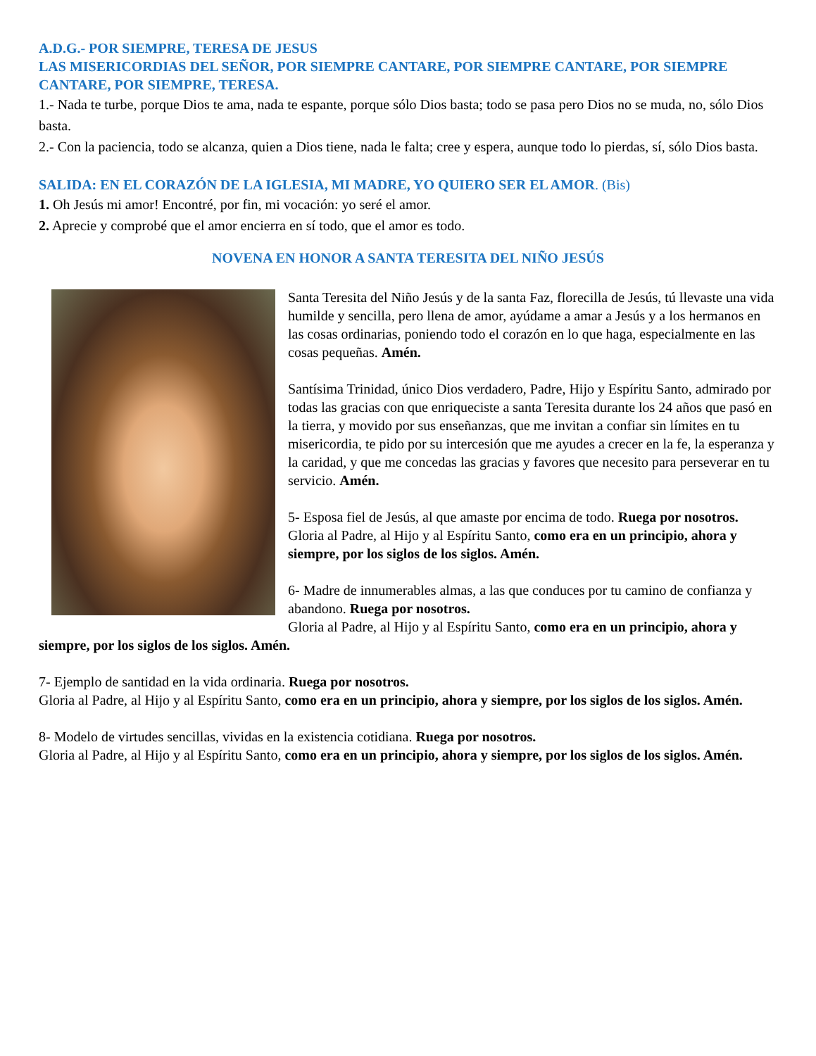A.D.G.- POR SIEMPRE, TERESA DE JESUS
LAS MISERICORDIAS DEL SEÑOR, POR SIEMPRE CANTARE, POR SIEMPRE CANTARE, POR SIEMPRE CANTARE, POR SIEMPRE, TERESA.
1.- Nada te turbe, porque Dios te ama, nada te espante, porque sólo Dios basta; todo se pasa pero Dios no se muda, no, sólo Dios basta.
2.- Con la paciencia, todo se alcanza, quien a Dios tiene, nada le falta; cree y espera, aunque todo lo pierdas, sí, sólo Dios basta.
SALIDA: EN EL CORAZÓN DE LA IGLESIA, MI MADRE, YO QUIERO SER EL AMOR. (Bis)
1. Oh Jesús mi amor! Encontré, por fin, mi vocación: yo seré el amor.
2. Aprecie y comprobé que el amor encierra en sí todo, que el amor es todo.
NOVENA EN HONOR A SANTA TERESITA DEL NIÑO JESÚS
Santa Teresita del Niño Jesús y de la santa Faz, florecilla de Jesús, tú llevaste una vida humilde y sencilla, pero llena de amor, ayúdame a amar a Jesús y a los hermanos en las cosas ordinarias, poniendo todo el corazón en lo que haga, especialmente en las cosas pequeñas. Amén.
Santísima Trinidad, único Dios verdadero, Padre, Hijo y Espíritu Santo, admirado por todas las gracias con que enriqueciste a santa Teresita durante los 24 años que pasó en la tierra, y movido por sus enseñanzas, que me invitan a confiar sin límites en tu misericordia, te pido por su intercesión que me ayudes a crecer en la fe, la esperanza y la caridad, y que me concedas las gracias y favores que necesito para perseverar en tu servicio. Amén.
5- Esposa fiel de Jesús, al que amaste por encima de todo. Ruega por nosotros.
Gloria al Padre, al Hijo y al Espíritu Santo, como era en un principio, ahora y siempre, por los siglos de los siglos. Amén.
6- Madre de innumerables almas, a las que conduces por tu camino de confianza y abandono. Ruega por nosotros.
Gloria al Padre, al Hijo y al Espíritu Santo, como era en un principio, ahora y siempre, por los siglos de los siglos. Amén.
7- Ejemplo de santidad en la vida ordinaria. Ruega por nosotros.
Gloria al Padre, al Hijo y al Espíritu Santo, como era en un principio, ahora y siempre, por los siglos de los siglos. Amén.
8- Modelo de virtudes sencillas, vividas en la existencia cotidiana. Ruega por nosotros.
Gloria al Padre, al Hijo y al Espíritu Santo, como era en un principio, ahora y siempre, por los siglos de los siglos. Amén.